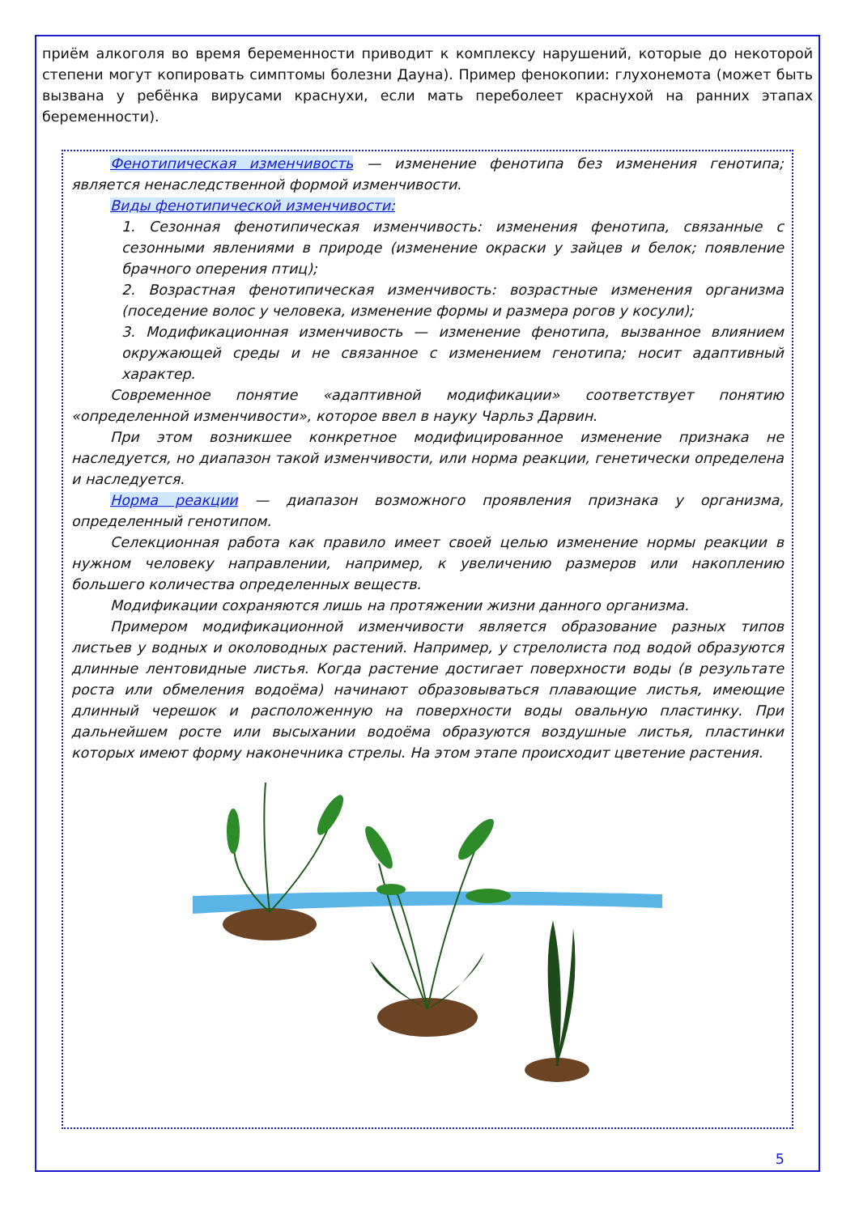приём алкоголя во время беременности приводит к комплексу нарушений, которые до некоторой степени могут копировать симптомы болезни Дауна). Пример фенокопии: глухонемота (может быть вызвана у ребёнка вирусами краснухи, если мать переболеет краснухой на ранних этапах беременности).
Фенотипическая изменчивость — изменение фенотипа без изменения генотипа; является ненаследственной формой изменчивости.
Виды фенотипической изменчивости:
1. Сезонная фенотипическая изменчивость: изменения фенотипа, связанные с сезонными явлениями в природе (изменение окраски у зайцев и белок; появление брачного оперения птиц);
2. Возрастная фенотипическая изменчивость: возрастные изменения организма (поседение волос у человека, изменение формы и размера рогов у косули);
3. Модификационная изменчивость — изменение фенотипа, вызванное влиянием окружающей среды и не связанное с изменением генотипа; носит адаптивный характер.
Современное понятие «адаптивной модификации» соответствует понятию «определенной изменчивости», которое ввел в науку Чарльз Дарвин.
При этом возникшее конкретное модифицированное изменение признака не наследуется, но диапазон такой изменчивости, или норма реакции, генетически определена и наследуется.
Норма реакции — диапазон возможного проявления признака у организма, определенный генотипом.
Селекционная работа как правило имеет своей целью изменение нормы реакции в нужном человеку направлении, например, к увеличению размеров или накоплению большего количества определенных веществ.
Модификации сохраняются лишь на протяжении жизни данного организма.
Примером модификационной изменчивости является образование разных типов листьев у водных и околоводных растений. Например, у стрелолиста под водой образуются длинные лентовидные листья. Когда растение достигает поверхности воды (в результате роста или обмеления водоёма) начинают образовываться плавающие листья, имеющие длинный черешок и расположенную на поверхности воды овальную пластинку. При дальнейшем росте или высыхании водоёма образуются воздушные листья, пластинки которых имеют форму наконечника стрелы. На этом этапе происходит цветение растения.
5